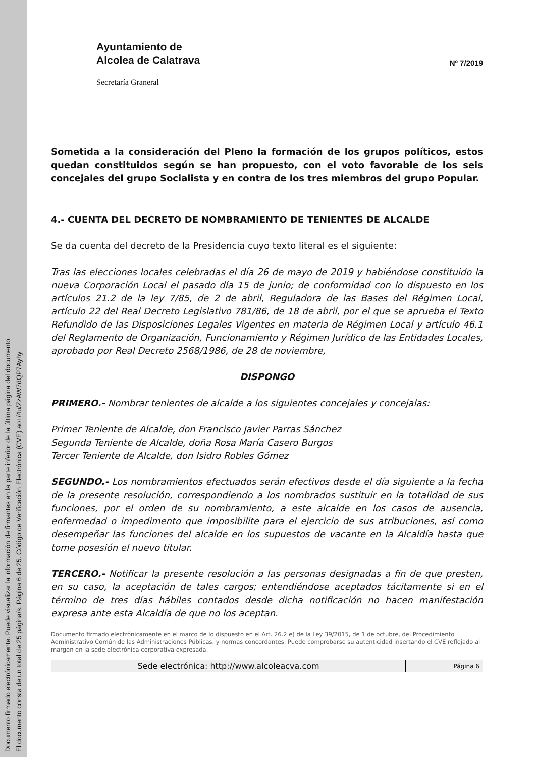Documento firmado electrónicamente. Puede visualizar la información de firmantes en la parte inferior de la última página del documento.
El documento consta de un total de 25 página/s. Página 6 de 25. Código de Verificación Electrónica (CVE) ao+/4u/ZzAW7dQP7Ayhy
Ayuntamiento de
Alcolea de Calatrava
Secretaría Graneral
Nº 7/2019
Sometida a la consideración del Pleno la formación de los grupos políticos, estos quedan constituidos según se han propuesto, con el voto favorable de los seis concejales del grupo Socialista y en contra de los tres miembros del grupo Popular.
4.- CUENTA DEL DECRETO DE NOMBRAMIENTO DE TENIENTES DE ALCALDE
Se da cuenta del decreto de la Presidencia cuyo texto literal es el siguiente:
Tras las elecciones locales celebradas el día 26 de mayo de 2019 y habiéndose constituido la nueva Corporación Local el pasado día 15 de junio; de conformidad con lo dispuesto en los artículos 21.2 de la ley 7/85, de 2 de abril, Reguladora de las Bases del Régimen Local, artículo 22 del Real Decreto Legislativo 781/86, de 18 de abril, por el que se aprueba el Texto Refundido de las Disposiciones Legales Vigentes en materia de Régimen Local y artículo 46.1 del Reglamento de Organización, Funcionamiento y Régimen Jurídico de las Entidades Locales, aprobado por Real Decreto 2568/1986, de 28 de noviembre,
DISPONGO
PRIMERO.- Nombrar tenientes de alcalde a los siguientes concejales y concejalas:
Primer Teniente de Alcalde, don Francisco Javier Parras Sánchez
Segunda Teniente de Alcalde, doña Rosa María Casero Burgos
Tercer Teniente de Alcalde, don Isidro Robles Gómez
SEGUNDO.- Los nombramientos efectuados serán efectivos desde el día siguiente a la fecha de la presente resolución, correspondiendo a los nombrados sustituir en la totalidad de sus funciones, por el orden de su nombramiento, a este alcalde en los casos de ausencia, enfermedad o impedimento que imposibilite para el ejercicio de sus atribuciones, así como desempeñar las funciones del alcalde en los supuestos de vacante en la Alcaldía hasta que tome posesión el nuevo titular.
TERCERO.- Notificar la presente resolución a las personas designadas a fin de que presten, en su caso, la aceptación de tales cargos; entendiéndose aceptados tácitamente si en el término de tres días hábiles contados desde dicha notificación no hacen manifestación expresa ante esta Alcaldía de que no los aceptan.
Documento firmado electrónicamente en el marco de lo dispuesto en el Art. 26.2 e) de la Ley 39/2015, de 1 de octubre, del Procedimiento Administrativo Común de las Administraciones Públicas. y normas concordantes. Puede comprobarse su autenticidad insertando el CVE reflejado al margen en la sede electrónica corporativa expresada.
| Sede electrónica: http://www.alcoleacva.com | Página 6 |